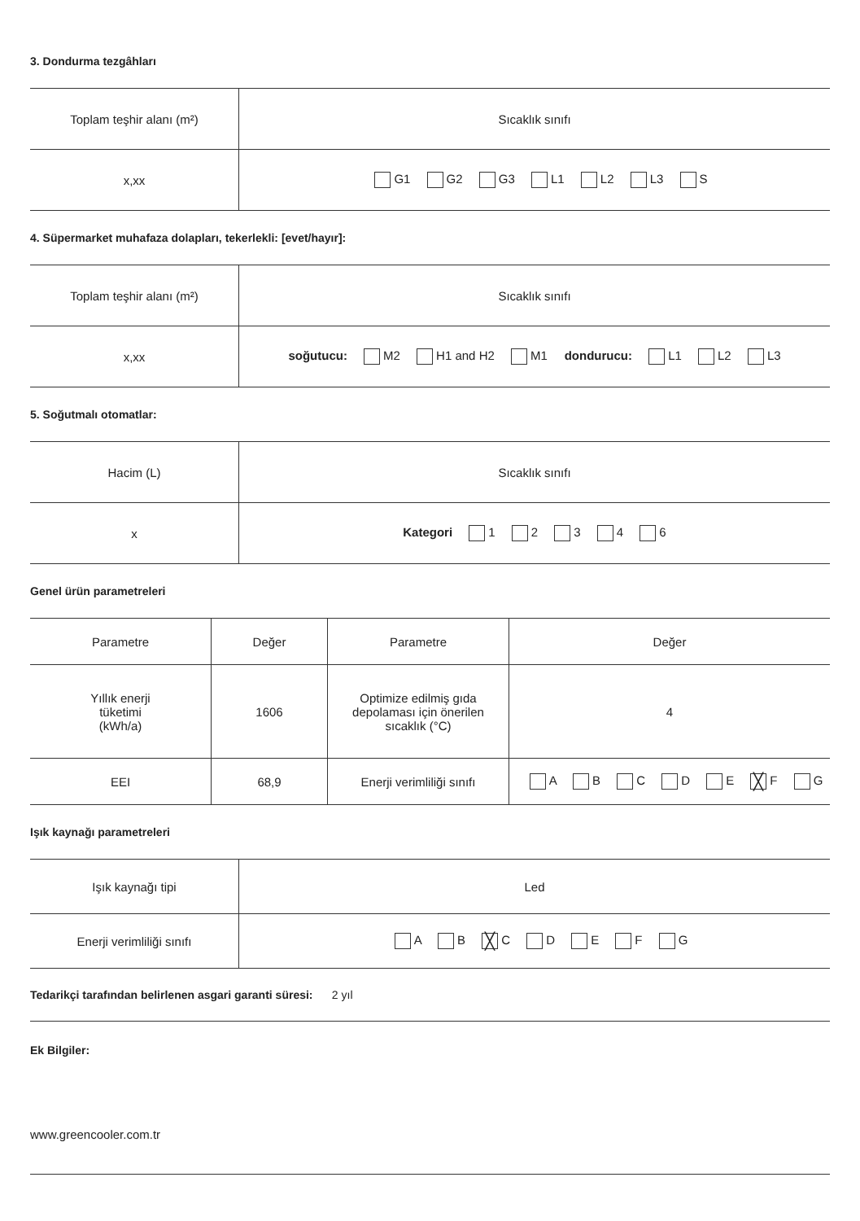3. Dondurma tezgâhları
| Toplam teşhir alanı (m²) | Sıcaklık sınıfı |
| x,xx | G1 G2 G3 L1 L2 L3 S |
4. Süpermarket muhafaza dolapları, tekerlekli: [evet/hayır]:
| Toplam teşhir alanı (m²) | Sıcaklık sınıfı |
| x,xx | soğutucu: M2 H1 and H2 M1 dondurucu: L1 L2 L3 |
5. Soğutmalı otomatlar:
| Hacim (L) | Sıcaklık sınıfı |
| x | Kategori 1 2 3 4 6 |
Genel ürün parametreleri
| Parametre | Değer | Parametre | Değer |
| Yıllık enerji tüketimi (kWh/a) | 1606 | Optimize edilmiş gıda depolaması için önerilen sıcaklık (°C) | 4 |
| EEI | 68,9 | Enerji verimliliği sınıfı | A B C D E ╳ F G |
Işık kaynağı parametreleri
| Işık kaynağı tipi | Led |
| Enerji verimliliği sınıfı | A B ╳ C D E F G |
Tedarikçi tarafından belirlenen asgari garanti süresi: 2 yıl
Ek Bilgiler:
www.greencooler.com.tr